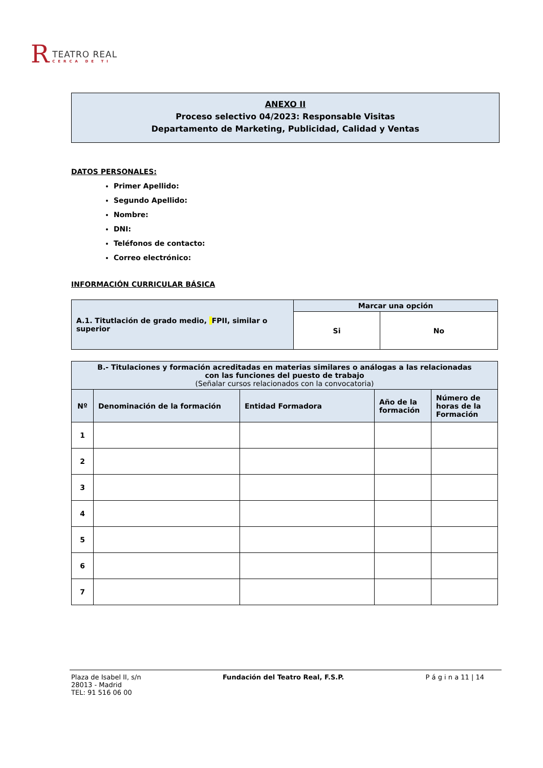R
TEATRO REAL
CERCA DE TI
ANEXO II
Proceso selectivo 04/2023: Responsable Visitas
Departamento de Marketing, Publicidad, Calidad y Ventas
DATOS PERSONALES:
Primer Apellido:
Segundo Apellido:
Nombre:
DNI:
Teléfonos de contacto:
Correo electrónico:
INFORMACIÓN CURRICULAR BÁSICA
| A.1. Titutlación de grado medio, FPII, similar o superior | Marcar una opción | |
| | Si | No |
| B.- Titulaciones y formación acreditadas en materias similares o análogas a las relacionadas con las funciones del puesto de trabajo (Señalar cursos relacionados con la convocatoria) | | | | |
| --- | --- | --- | --- | --- |
| Nº | Denominación de la formación | Entidad Formadora | Año de la formación | Número de horas de la Formación |
| 1 | | | | |
| 2 | | | | |
| 3 | | | | |
| 4 | | | | |
| 5 | | | | |
| 6 | | | | |
| 7 | | | | |
Plaza de Isabel II, s/n
28013 - Madrid
TEL: 91 516 06 00
Fundación del Teatro Real, F.S.P.
P á g i n a 11 | 14